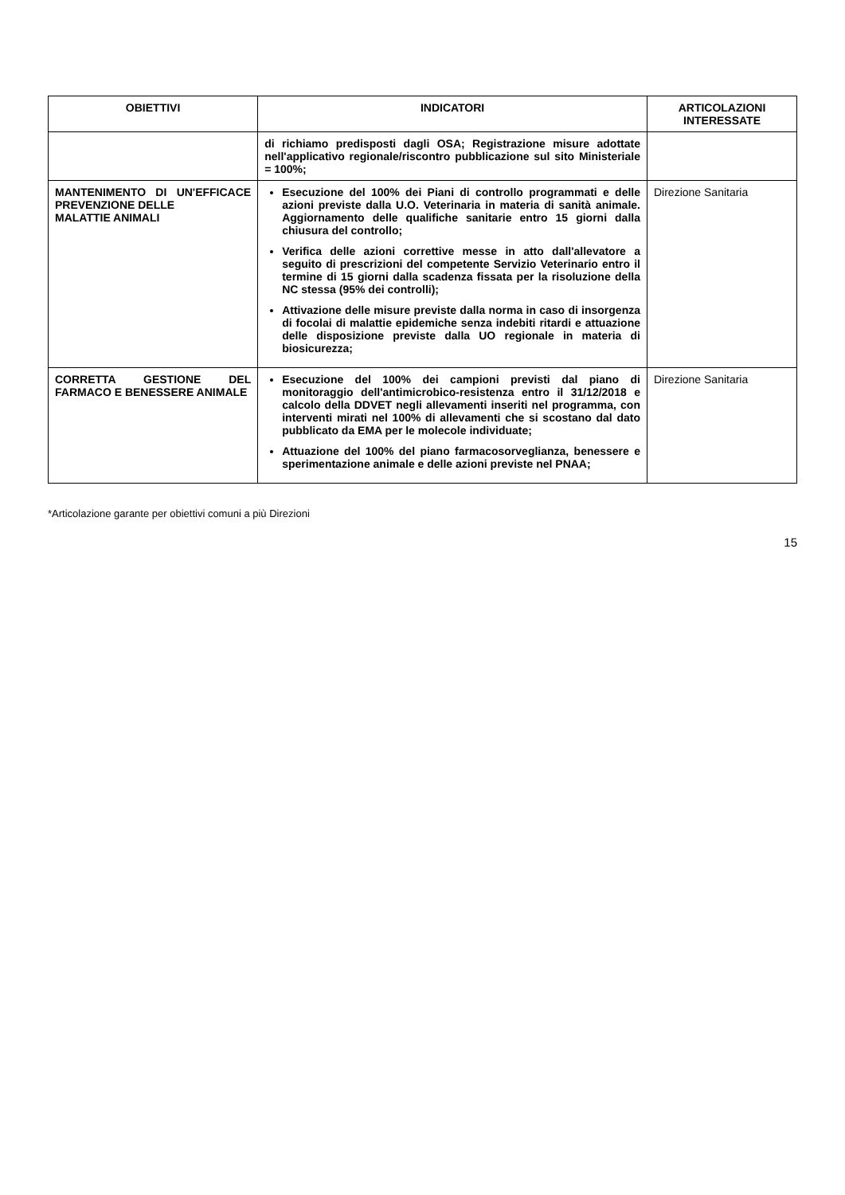| OBIETTIVI | INDICATORI | ARTICOLAZIONI INTERESSATE |
| --- | --- | --- |
| | di richiamo predisposti dagli OSA; Registrazione misure adottate nell'applicativo regionale/riscontro pubblicazione sul sito Ministeriale = 100%; | |
| MANTENIMENTO DI UN'EFFICACE PREVENZIONE DELLE MALATTIE ANIMALI | Esecuzione del 100% dei Piani di controllo programmati e delle azioni previste dalla U.O. Veterinaria in materia di sanità animale. Aggiornamento delle qualifiche sanitarie entro 15 giorni dalla chiusura del controllo; Verifica delle azioni correttive messe in atto dall'allevatore a seguito di prescrizioni del competente Servizio Veterinario entro il termine di 15 giorni dalla scadenza fissata per la risoluzione della NC stessa (95% dei controlli); Attivazione delle misure previste dalla norma in caso di insorgenza di focolai di malattie epidemiche senza indebiti ritardi e attuazione delle disposizione previste dalla UO regionale in materia di biosicurezza; | Direzione Sanitaria |
| CORRETTA GESTIONE DEL FARMACO E BENESSERE ANIMALE | Esecuzione del 100% dei campioni previsti dal piano di monitoraggio dell'antimicrobico-resistenza entro il 31/12/2018 e calcolo della DDVET negli allevamenti inseriti nel programma, con interventi mirati nel 100% di allevamenti che si scostano dal dato pubblicato da EMA per le molecole individuate; Attuazione del 100% del piano farmacosorveglianza, benessere e sperimentazione animale e delle azioni previste nel PNAA; | Direzione Sanitaria |
*Articolazione garante per obiettivi comuni a più Direzioni
15